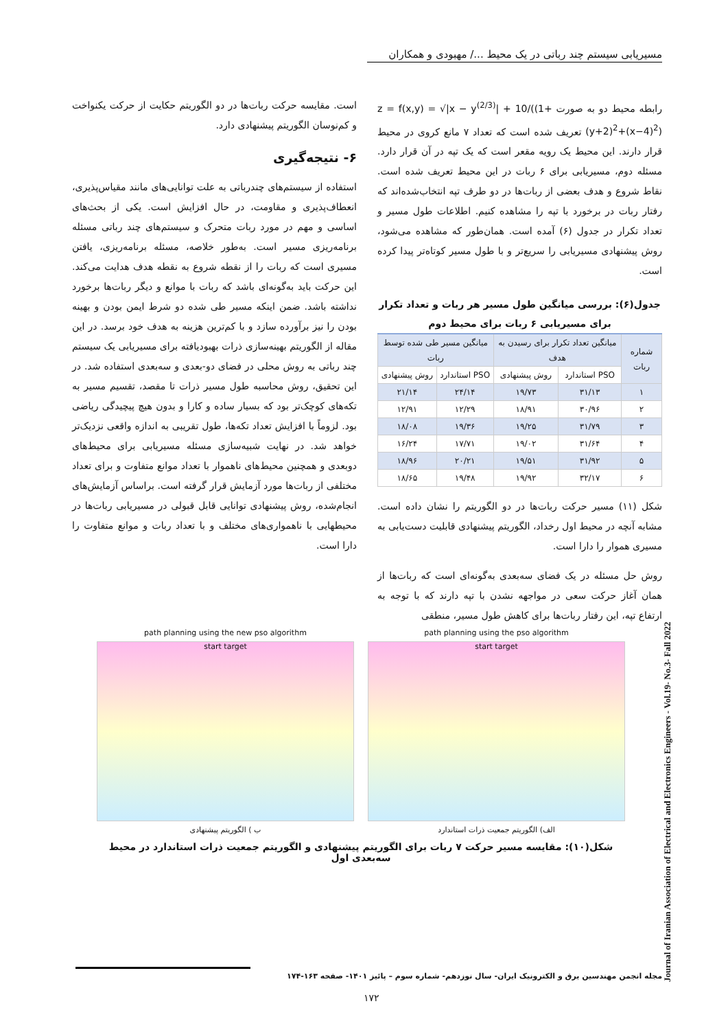مسیریابی سیستم چند رباتی در یک محیط .../ مهبودی و همکاران
رابطه محیط دو به صورت z = f(x,y) = √|x − y<sup>(2/3)</sup>| + 10/((1+(y+2)<sup>2</sup>+(x−4)<sup>2</sup>) تعریف شده است که تعداد ۷ مانع کروی در محیط قرار دارند. این محیط یک رویه مقعر است که یک تپه در آن قرار دارد. مسئله دوم، مسیریابی برای ۶ ربات در این محیط تعریف شده است. نقاط شروع و هدف بعضی از ربات‌ها در دو طرف تپه انتخاب‌شده‌اند که رفتار ربات در برخورد با تپه را مشاهده کنیم. اطلاعات طول مسیر و تعداد تکرار در جدول (۶) آمده است. همان‌طور که مشاهده می‌شود، روش پیشنهادی مسیریابی را سریع‌تر و با طول مسیر کوتاه‌تر پیدا کرده است.
جدول(۶): بررسی میانگین طول مسیر هر ربات و تعداد تکرار برای مسیریابی ۶ ربات برای محیط دوم
| شماره ربات | میانگین تعداد تکرار برای رسیدن به هدف | | میانگین مسیر طی شده توسط ربات | |
| --- | --- | --- | --- | --- |
| | PSO استاندارد | روش پیشنهادی | PSO استاندارد | روش پیشنهادی |
| ۱ | ۳۱/۱۳ | ۱۹/۷۳ | ۲۴/۱۴ | ۲۱/۱۴ |
| ۲ | ۳۰/۹۶ | ۱۸/۹۱ | ۱۲/۲۹ | ۱۲/۹۱ |
| ۳ | ۳۱/۷۹ | ۱۹/۲۵ | ۱۹/۳۶ | ۱۸/۰۸ |
| ۴ | ۳۱/۶۴ | ۱۹/۰۲ | ۱۷/۷۱ | ۱۶/۲۴ |
| ۵ | ۳۱/۹۲ | ۱۹/۵۱ | ۲۰/۲۱ | ۱۸/۹۶ |
| ۶ | ۳۲/۱۷ | ۱۹/۹۲ | ۱۹/۴۸ | ۱۸/۶۵ |
شکل (۱۱) مسیر حرکت ربات‌ها در دو الگوریتم را نشان داده است. مشابه آنچه در محیط اول رخداد، الگوریتم پیشنهادی قابلیت دست‌یابی به مسیری هموار را دارا است.
روش حل مسئله در یک فضای سه‌بعدی به‌گونه‌ای است که ربات‌ها از همان آغاز حرکت سعی در مواجهه نشدن با تپه دارند که با توجه به ارتفاع تپه، این رفتار ربات‌ها برای کاهش طول مسیر، منطقی
است. مقایسه حرکت ربات‌ها در دو الگوریتم حکایت از حرکت یکنواخت و کم‌نوسان الگوریتم پیشنهادی دارد.
۶- نتیجه‌گیری
استفاده از سیستم‌های چندرباتی به علت توانایی‌های مانند مقیاس‌پذیری، انعطاف‌پذیری و مقاومت، در حال افزایش است. یکی از بحث‌های اساسی و مهم در مورد ربات متحرک و سیستم‌های چند رباتی مسئله برنامه‌ریزی مسیر است. به‌طور خلاصه، مسئله برنامه‌ریزی، یافتن مسیری است که ربات را از نقطه شروع به نقطه هدف هدایت می‌کند. این حرکت باید به‌گونه‌ای باشد که ربات با موانع و دیگر ربات‌ها برخورد نداشته باشد. ضمن اینکه مسیر طی شده دو شرط ایمن بودن و بهینه بودن را نیز برآورده سازد و با کم‌ترین هزینه به هدف خود برسد. در این مقاله از الگوریتم بهینه‌سازی ذرات بهبودیافته برای مسیریابی یک سیستم چند رباتی به روش محلی در فضای دو-بعدی و سه‌بعدی استفاده شد. در این تحقیق، روش محاسبه طول مسیر ذرات تا مقصد، تقسیم مسیر به تکه‌های کوچک‌تر بود که بسیار ساده و کارا و بدون هیچ پیچیدگی ریاضی بود. لزوماً با افزایش تعداد تکه‌ها، طول تقریبی به اندازه واقعی نزدیک‌تر خواهد شد. در نهایت شبیه‌سازی مسئله مسیریابی برای محیط‌های دوبعدی و همچنین محیط‌های ناهموار با تعداد موانع متفاوت و برای تعداد مختلفی از ربات‌ها مورد آزمایش قرار گرفته است. براساس آزمایش‌های انجام‌شده، روش پیشنهادی توانایی قابل قبولی در مسیریابی ربات‌ها در محیطهایی با ناهمواری‌های مختلف و با تعداد ربات و موانع متفاوت را دارا است.
path planning using the pso algorithm
start target
الف) الگوریتم جمعیت ذرات استاندارد
path planning using the new pso algorithm
start target
ب ) الگوریتم پیشنهادی
شکل(۱۰): مقایسه مسیر حرکت ۷ ربات برای الگوریتم پیشنهادی و الگوریتم جمعیت ذرات استاندارد در محیط سه‌بعدی اول
Journal of Iranian Association of Electrical and Electronics Engineers - Vol.19- No.3- Fall 2022
مجله انجمن مهندسین برق و الکترونیک ایران- سال نوزدهم- شماره سوم – پائیز ۱۴۰۱- صفحه ۱۶۳-۱۷۴
۱۷۲